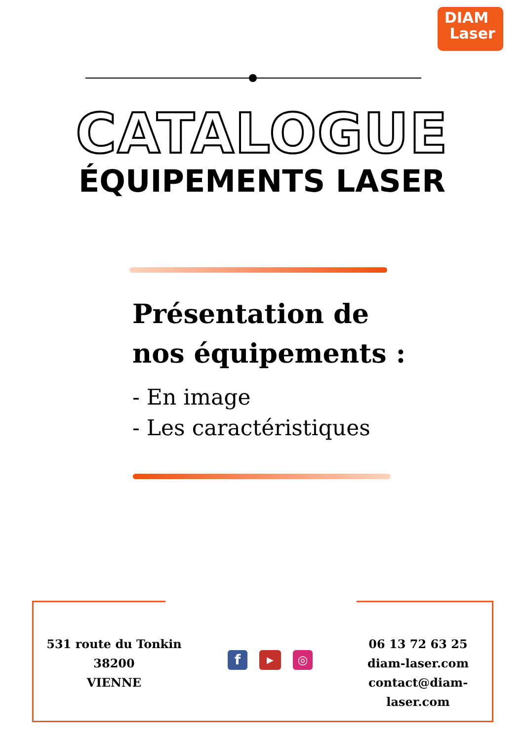DIAM
Laser
CATALOGUE
ÉQUIPEMENTS LASER
Présentation de nos équipements :
- En image
- Les caractéristiques
531 route du Tonkin
38200
VIENNE
f
▶
◎
06 13 72 63 25
diam-laser.com
contact@diam-laser.com